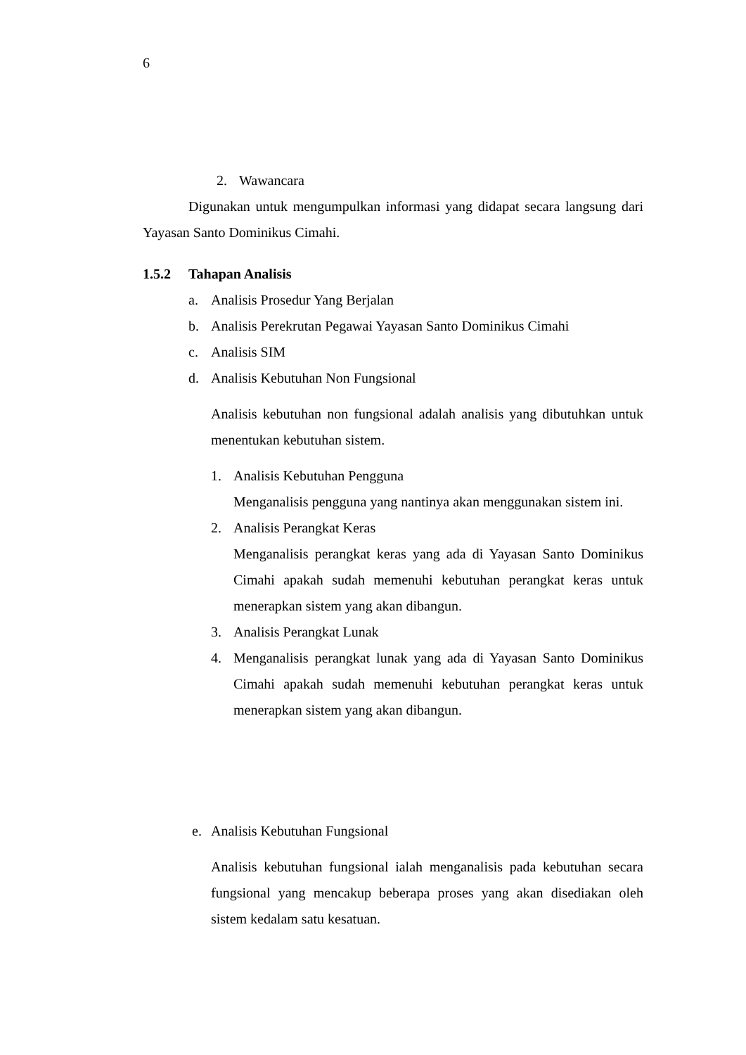6
2. Wawancara
Digunakan untuk mengumpulkan informasi yang didapat secara langsung dari Yayasan Santo Dominikus Cimahi.
1.5.2 Tahapan Analisis
a. Analisis Prosedur Yang Berjalan
b. Analisis Perekrutan Pegawai Yayasan Santo Dominikus Cimahi
c. Analisis SIM
d. Analisis Kebutuhan Non Fungsional
Analisis kebutuhan non fungsional adalah analisis yang dibutuhkan untuk menentukan kebutuhan sistem.
1. Analisis Kebutuhan Pengguna
Menganalisis pengguna yang nantinya akan menggunakan sistem ini.
2. Analisis Perangkat Keras
Menganalisis perangkat keras yang ada di Yayasan Santo Dominikus Cimahi apakah sudah memenuhi kebutuhan perangkat keras untuk menerapkan sistem yang akan dibangun.
3. Analisis Perangkat Lunak
4.
Menganalisis perangkat lunak yang ada di Yayasan Santo Dominikus Cimahi apakah sudah memenuhi kebutuhan perangkat keras untuk menerapkan sistem yang akan dibangun.
e. Analisis Kebutuhan Fungsional
Analisis kebutuhan fungsional ialah menganalisis pada kebutuhan secara fungsional yang mencakup beberapa proses yang akan disediakan oleh sistem kedalam satu kesatuan.